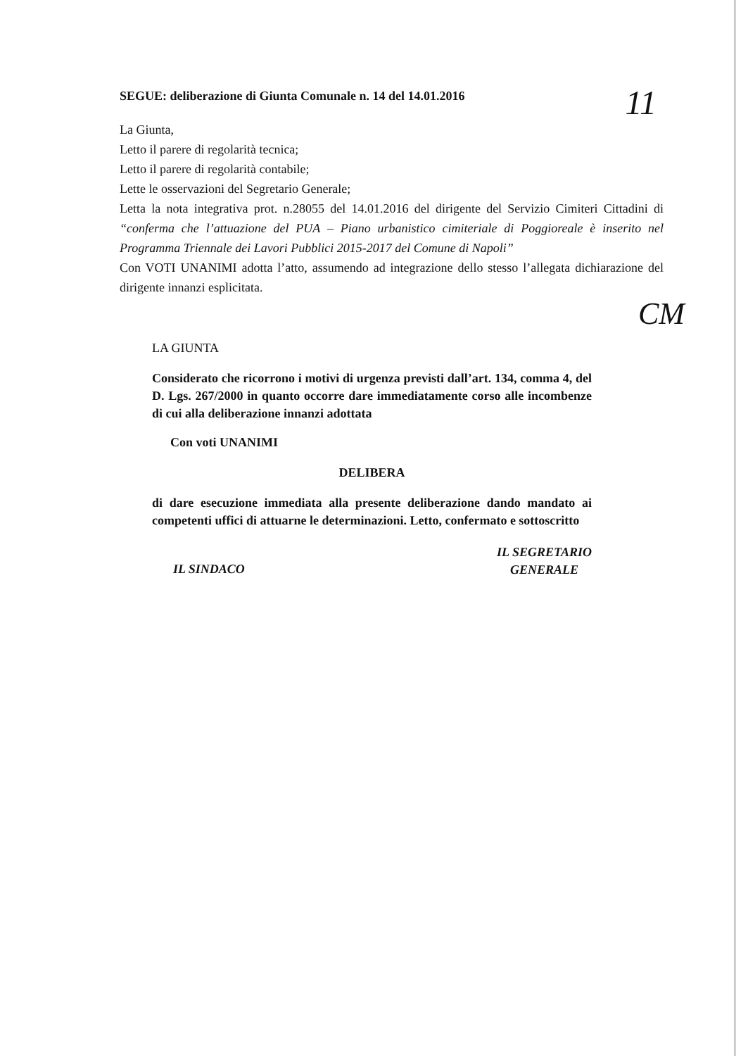11
SEGUE: deliberazione di Giunta Comunale n. 14 del 14.01.2016
La Giunta,
Letto il parere di regolarità tecnica;
Letto il parere di regolarità contabile;
Lette le osservazioni del Segretario Generale;
Letta la nota integrativa prot. n.28055 del 14.01.2016 del dirigente del Servizio Cimiteri Cittadini di “conferma che l’attuazione del PUA – Piano urbanistico cimiteriale di Poggioreale è inserito nel Programma Triennale dei Lavori Pubblici 2015-2017 del Comune di Napoli”
Con VOTI UNANIMI adotta l’atto, assumendo ad integrazione dello stesso l’allegata dichiarazione del dirigente innanzi esplicitata.
CM
LA GIUNTA
Considerato che ricorrono i motivi di urgenza previsti dall’art. 134, comma 4, del D. Lgs. 267/2000 in quanto occorre dare immediatamente corso alle incombenze di cui alla deliberazione innanzi adottata
Con voti UNANIMI
DELIBERA
di dare esecuzione immediata alla presente deliberazione dando mandato ai competenti uffici di attuarne le determinazioni. Letto, confermato e sottoscritto
IL SINDACO IL SEGRETARIO
GENERALE